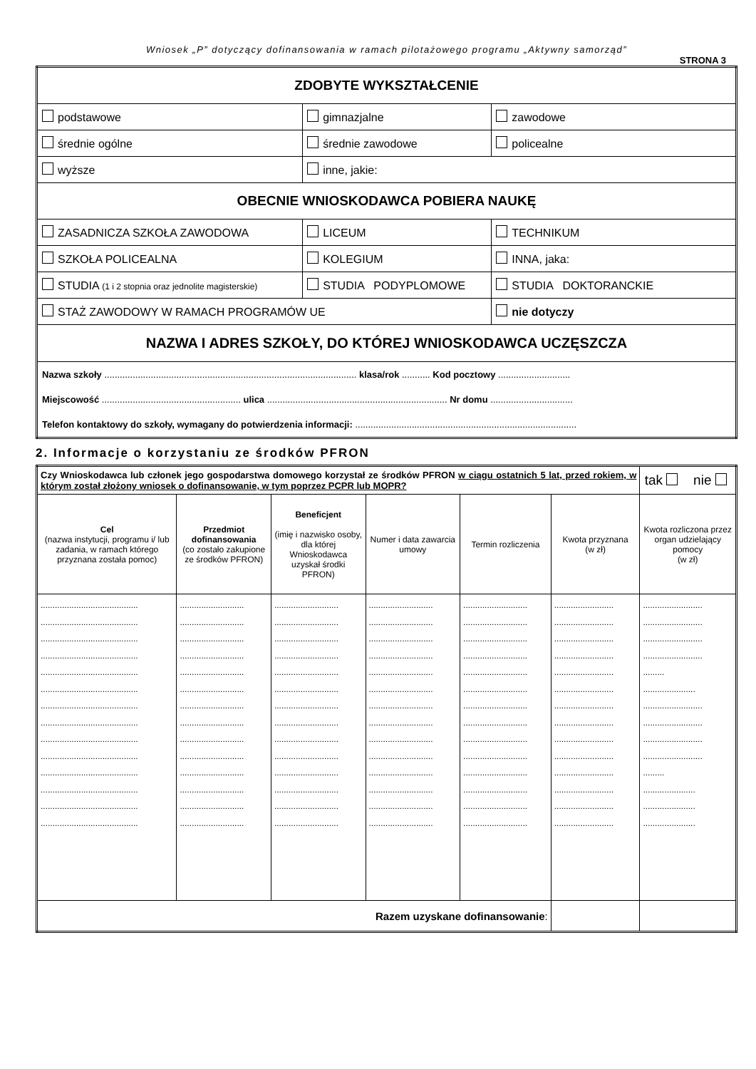Wniosek „P” dotyczący dofinansowania w ramach pilotażowego programu „Aktywny samorząd”
STRONA 3
| ZDOBYTE WYKSZTAŁCENIE | | |
| podstawowe | gimnazjalne | zawodowe |
| średnie ogólne | średnie zawodowe | policealne |
| wyższe | inne, jakie: | |
| OBECNIE WNIOSKODAWCA POBIERA NAUKĘ | | |
| ZASADNICZA SZKOŁA ZAWODOWA | LICEUM | TECHNIKUM |
| SZKOŁA POLICEALNA | KOLEGIUM | INNA, jaka: |
| STUDIA (1 i 2 stopnia oraz jednolite magisterskie) | STUDIA PODYPLOMOWE | STUDIA DOKTORANCKIE |
| STAŻ ZAWODOWY W RAMACH PROGRAMÓW UE | | nie dotyczy |
| NAZWA I ADRES SZKOŁY, DO KTÓREJ WNIOSKODAWCA UCZĘSZCZA | | |
| Nazwa szkoły .................................................................................................. klasa/rok ........... Kod pocztowy ............................ | | |
| Miejscowość ...................................................... ulica ...................................................................... Nr domu ................................ | | |
| Telefon kontaktowy do szkoły, wymagany do potwierdzenia informacji: ...................................................................................... | | |
2. Informacje o korzystaniu ze środków PFRON
| Czy Wnioskodawca lub członek jego gospodarstwa domowego korzystał ze środków PFRON w ciągu ostatnich 5 lat, przed rokiem, w którym został złożony wniosek o dofinansowanie, w tym poprzez PCPR lub MOPR? | | | | | | tak nie |
| Cel (nazwa instytucji, programu i/ lub zadania, w ramach którego przyznana została pomoc) | Przedmiot dofinansowania (co zostało zakupione ze środków PFRON) | Beneficjent (imię i nazwisko osoby, dla której Wnioskodawca uzyskał środki PFRON) | Numer i data zawarcia umowy | Termin rozliczenia | Kwota przyznana (w zł) | Kwota rozliczona przez organ udzielający pomocy (w zł) |
| ......................................... ......................................... ......................................... ......................................... ......................................... ......................................... ......................................... ......................................... ......................................... ......................................... ......................................... ......................................... ......................................... ......................................... | ........................... ........................... ........................... ........................... ........................... ........................... ........................... ........................... ........................... ........................... ........................... ........................... ........................... ........................... | ........................... ........................... ........................... ........................... ........................... ........................... ........................... ........................... ........................... ........................... ........................... ........................... ........................... ........................... | ........................... ........................... ........................... ........................... ........................... ........................... ........................... ........................... ........................... ........................... ........................... ........................... ........................... ........................... | ........................... ........................... ........................... ........................... ........................... ........................... ........................... ........................... ........................... ........................... ........................... ........................... ........................... ........................... | ......................... ......................... ......................... ......................... ......................... ......................... ......................... ......................... ......................... ......................... ......................... ......................... ......................... ......................... | ......................... ......................... ......................... ......................... ......... ...................... ......................... ......................... ......................... ......................... ......... ...................... ...................... ...................... |
| Razem uzyskane dofinansowanie : | | | | | | |